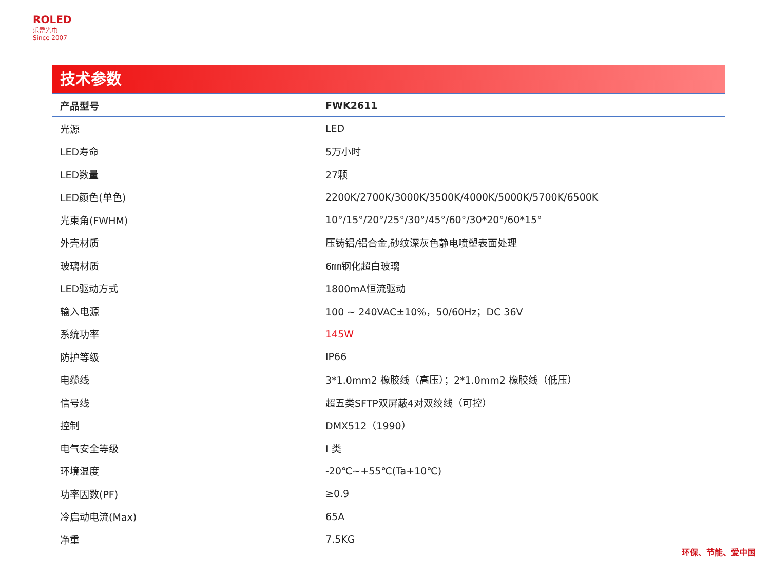ROLED
乐雷光电 Since 2007
技术参数
| 产品型号 | FWK2611 |
| --- | --- |
| 光源 | LED |
| LED寿命 | 5万小时 |
| LED数量 | 27颗 |
| LED颜色(单色) | 2200K/2700K/3000K/3500K/4000K/5000K/5700K/6500K |
| 光束角(FWHM) | 10°/15°/20°/25°/30°/45°/60°/30*20°/60*15° |
| 外壳材质 | 压铸铝/铝合金,砂纹深灰色静电喷塑表面处理 |
| 玻璃材质 | 6㎜钢化超白玻璃 |
| LED驱动方式 | 1800mA恒流驱动 |
| 输入电源 | 100 ~ 240VAC±10%，50/60Hz；DC 36V |
| 系统功率 | 145W |
| 防护等级 | IP66 |
| 电缆线 | 3*1.0mm2 橡胶线（高压）；2*1.0mm2 橡胶线（低压） |
| 信号线 | 超五类SFTP双屏蔽4对双绞线（可控） |
| 控制 | DMX512（1990） |
| 电气安全等级 | I 类 |
| 环境温度 | -20℃~+55℃(Ta+10℃) |
| 功率因数(PF) | ≥0.9 |
| 冷启动电流(Max) | 65A |
| 净重 | 7.5KG |
环保、节能、爱中国